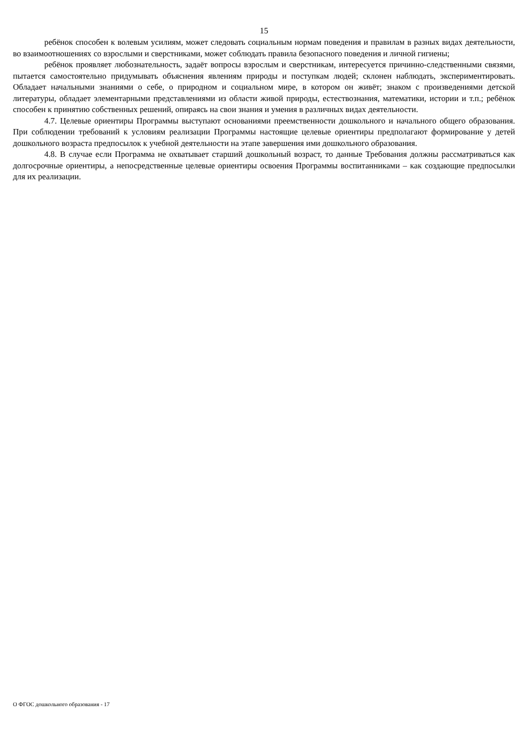15
ребёнок способен к волевым усилиям, может следовать социальным нормам поведения и правилам в разных видах деятельности, во взаимоотношениях со взрослыми и сверстниками, может соблюдать правила безопасного поведения и личной гигиены;
ребёнок проявляет любознательность, задаёт вопросы взрослым и сверстникам, интересуется причинно-следственными связями, пытается самостоятельно придумывать объяснения явлениям природы и поступкам людей; склонен наблюдать, экспериментировать. Обладает начальными знаниями о себе, о природном и социальном мире, в котором он живёт; знаком с произведениями детской литературы, обладает элементарными представлениями из области живой природы, естествознания, математики, истории и т.п.; ребёнок способен к принятию собственных решений, опираясь на свои знания и умения в различных видах деятельности.
4.7. Целевые ориентиры Программы выступают основаниями преемственности дошкольного и начального общего образования. При соблюдении требований к условиям реализации Программы настоящие целевые ориентиры предполагают формирование у детей дошкольного возраста предпосылок к учебной деятельности на этапе завершения ими дошкольного образования.
4.8. В случае если Программа не охватывает старший дошкольный возраст, то данные Требования должны рассматриваться как долгосрочные ориентиры, а непосредственные целевые ориентиры освоения Программы воспитанниками – как создающие предпосылки для их реализации.
О ФГОС дошкольного образования - 17